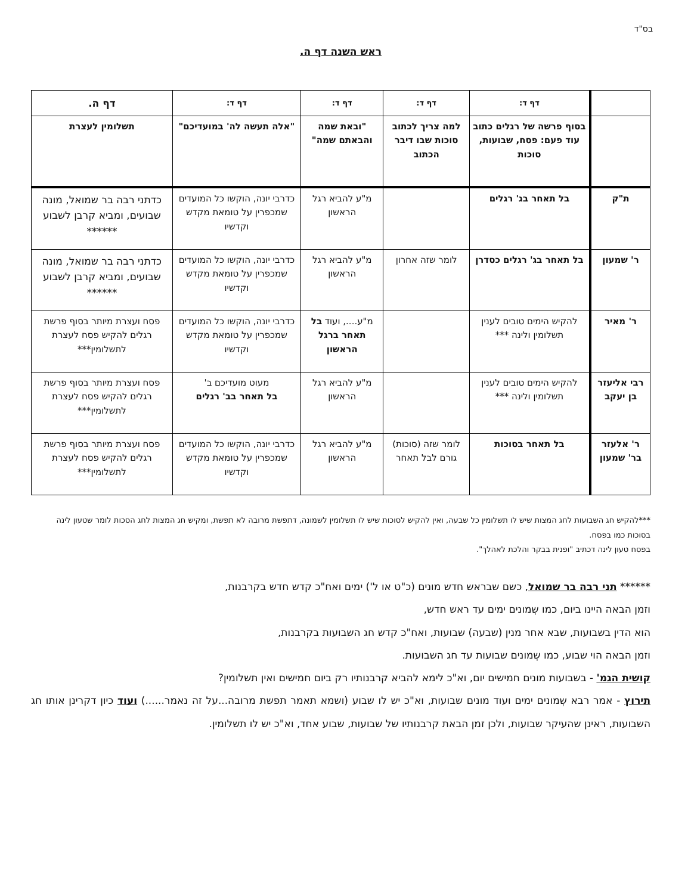בס"ד
ראש השנה דף ה.
| | דף ד: | דף ד: | דף ד: | דף ד: | דף ה. |
| | בסוף פרשה של רגלים כתוב עוד פעם: פסח, שבועות, סוכות | למה צריך לכתוב סוכות שבו דיבר הכתוב | "ובאת שמה והבאתם שמה" | "אלה תעשה לה' במועדיכם" | תשלומין לעצרת |
| ת"ק | בל תאחר בג' רגלים | | מ"ע להביא רגל הראשון | כדרבי יונה, הוקשו כל המועדים שמכפרין על טומאת מקדש וקדשיו | כדתני רבה בר שמואל, מונה שבועים, ומביא קרבן לשבוע ****** |
| ר' שמעון | בל תאחר בג' רגלים כסדרן | לומר שזה אחרון | מ"ע להביא רגל הראשון | כדרבי יונה, הוקשו כל המועדים שמכפרין על טומאת מקדש וקדשיו | כדתני רבה בר שמואל, מונה שבועים, ומביא קרבן לשבוע ****** |
| ר' מאיר | להקיש הימים טובים לענין תשלומין ולינה *** | | מ"ע...., ועוד בל תאחר ברגל הראשון | כדרבי יונה, הוקשו כל המועדים שמכפרין על טומאת מקדש וקדשיו | פסח ועצרת מיותר בסוף פרשת רגלים להקיש פסח לעצרת לתשלומין*** |
| רבי אליעזר בן יעקב | להקיש הימים טובים לענין תשלומין ולינה *** | | מ"ע להביא רגל הראשון | מעוט מועדיכם ב' בל תאחר בב' רגלים | פסח ועצרת מיותר בסוף פרשת רגלים להקיש פסח לעצרת לתשלומין*** |
| ר' אלעזר בר' שמעון | בל תאחר בסוכות | לומר שזה (סוכות) גורם לבל תאחר | מ"ע להביא רגל הראשון | כדרבי יונה, הוקשו כל המועדים שמכפרין על טומאת מקדש וקדשיו | פסח ועצרת מיותר בסוף פרשת רגלים להקיש פסח לעצרת לתשלומין*** |
***להקיש חג השבועות לחג המצות שיש לו תשלומין כל שבעה, ואין להקיש לסוכות שיש לו תשלומין לשמונה, דתפשת מרובה לא תפשת, ומקיש חג המצות לחג הסכות לומר שטעון לינה בסוכות כמו בפסח.
בפסח טעון לינה דכתיב "ופנית בבקר והלכת לאהלך".
****** תני רבה בר שמואל, כשם שבראש חדש מונים (כ"ט או ל') ימים ואח"כ קדש חדש בקרבנות,
וזמן הבאה היינו ביום, כמו שְמונים ימים עד ראש חדש,
הוא הדין בשבועות, שבא אחר מנין (שבעה) שבועות, ואח"כ קדש חג השבועות בקרבנות,
וזמן הבאה הוי שבוע, כמו שְמונים שבועות עד חג השבועות.
קושית הגמ' - בשבועות מונים חמישים יום, וא"כ לימא להביא קרבנותיו רק ביום חמישים ואין תשלומין?
תירוץ - אמר רבא שְמונים ימים ועוד מונים שבועות, וא"כ יש לו שבוע (ושמא תאמר תפשת מרובה...על זה נאמר......) ועוד כיון דקרינן אותו חג השבועות, ראינן שהעיקר שבועות, ולכן זמן הבאת קרבנותיו של שבועות, שבוע אחד, וא"כ יש לו תשלומין.